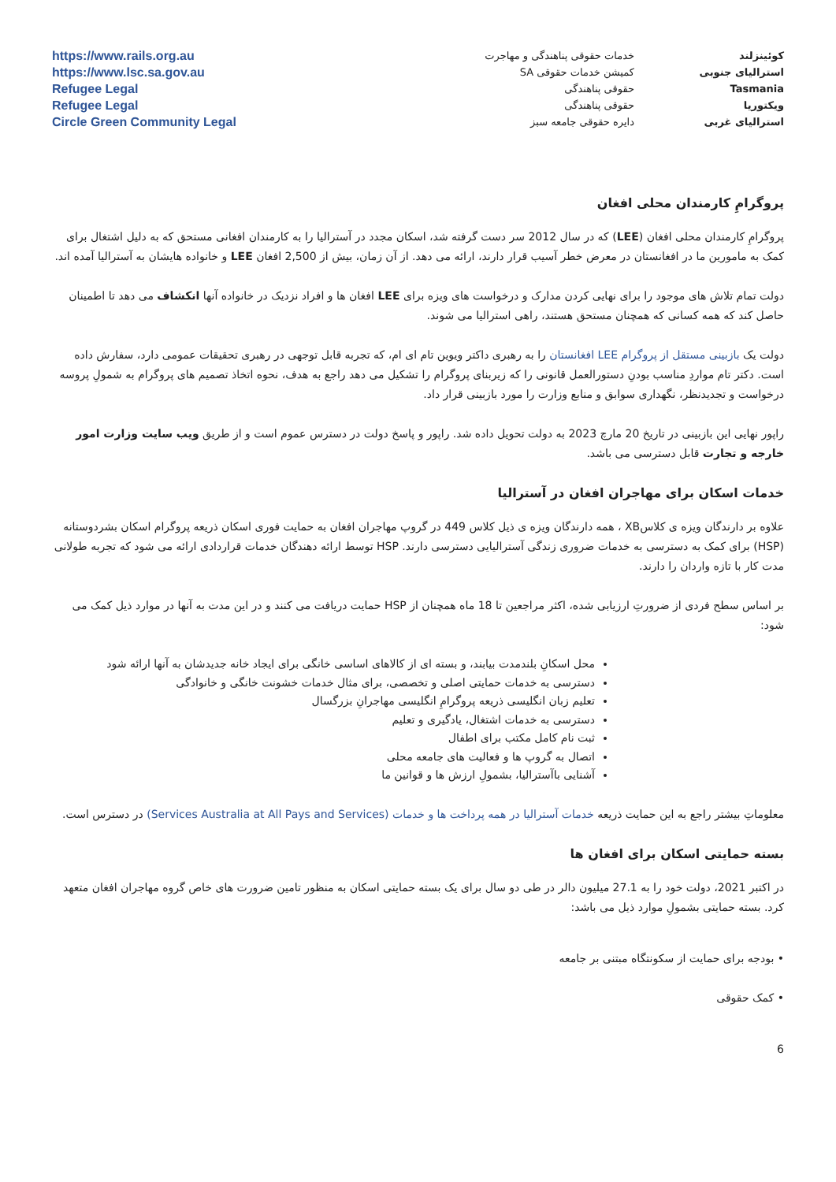| کوئینزلند | خدمات حقوقی پناهندگی و مهاجرت | https://www.rails.org.au |
| استرالیای جنوبی | کمیشن خدمات حقوقی SA | https://www.lsc.sa.gov.au |
| Tasmania | حقوقی پناهندگی | Refugee Legal |
| ویکتوریا | حقوقی پناهندگی | Refugee Legal |
| استرالیای غربی | دایره حقوقی جامعه سبز | Circle Green Community Legal |
پروگرامِ کارمندان محلی افغان
پروگرامِ کارمندان محلی افغان (LEE) که در سال 2012 سر دست گرفته شد، اسکان مجدد در آسترالیا را به کارمندان افغانی مستحق که به دلیل اشتغال برای کمک به مامورین ما در افغانستان در معرض خطر آسیب قرار دارند، ارائه می دهد. از آن زمان، بیش از 2,500 افغان LEE و خانواده هایشان به آسترالیا آمده اند.
دولت تمام تلاش های موجود را برای نهایی کردن مدارک و درخواست های ویزه برای LEE افغان ها و افراد نزدیک در خانواده آنها انکشاف می دهد تا اطمینان حاصل کند که همه کسانی که همچنان مستحق هستند، راهی استرالیا می شوند.
دولت یک بازبینی مستقل از پروگرام LEE افغانستان را به رهبری داکتر ویوین تام ای ام، که تجربه قابل توجهی در رهبری تحقیقات عمومی دارد، سفارش داده است. دکتر تام مواردِ مناسب بودنِ دستورالعمل قانونی را که زیربنای پروگرام را تشکیل می دهد راجع به هدف، نحوه اتخاذ تصمیم های پروگرام به شمولِ پروسه درخواست و تجدیدنظر، نگهداری سوابق و منابع وزارت را مورد بازبینی قرار داد.
راپور نهایی این بازبینی در تاریخ 20 مارچ 2023 به دولت تحویل داده شد. راپور و پاسخ دولت در دسترس عموم است و از طریق ویب سایت وزارت امور خارجه و تجارت قابل دسترسی می باشد.
خدمات اسکان برای مهاجران افغان در آسترالیا
علاوه بر دارندگان ویزه ی کلاسXB ، همه دارندگان ویزه ی ذیل کلاس 449 در گروپ مهاجران افغان به حمایت فوری اسکان ذریعه پروگرام اسکان بشردوستانه (HSP) برای کمک به دسترسی به خدمات ضروری زندگی آسترالیایی دسترسی دارند. HSP توسط ارائه دهندگان خدمات قراردادی ارائه می شود که تجربه طولانی مدت کار با تازه واردان را دارند.
بر اساس سطح فردی از ضرورتِ ارزیابی شده، اکثر مراجعین تا 18 ماه همچنان از HSP حمایت دریافت می کنند و در این مدت به آنها در موارد ذیل کمک می شود:
محل اسکانِ بلندمدت بیابند، و بسته ای از کالاهای اساسی خانگی برای ایجاد خانه جدیدشان به آنها ارائه شود
دسترسی به خدمات حمایتی اصلی و تخصصی، برای مثال خدمات خشونت خانگی و خانوادگی
تعلیم زبان انگلیسی ذریعه پروگرامِ انگلیسی مهاجرانِ بزرگسال
دسترسی به خدمات اشتغال، یادگیری و تعلیم
ثبت نام کامل مکتب برای اطفال
اتصال به گروپ ها و فعالیت های جامعه محلی
آشنایی باآسترالیا، بشمولِ ارزش ها و قوانین ما
معلوماتِ بیشتر راجع به این حمایت ذریعه خدمات آسترالیا در همه پرداخت ها و خدمات (Services Australia at All Pays and Services) در دسترس است.
بسته حمایتی اسکان برای افغان ها
در اکتبر 2021، دولت خود را به 27.1 میلیون دالر در طی دو سال برای یک بسته حمایتی اسکان به منظور تامین ضرورت های خاص گروه مهاجران افغان متعهد کرد. بسته حمایتی بشمولِ موارد ذیل می باشد:
• بودجه برای حمایت از سکونتگاه مبتنی بر جامعه
• کمک حقوقی
6